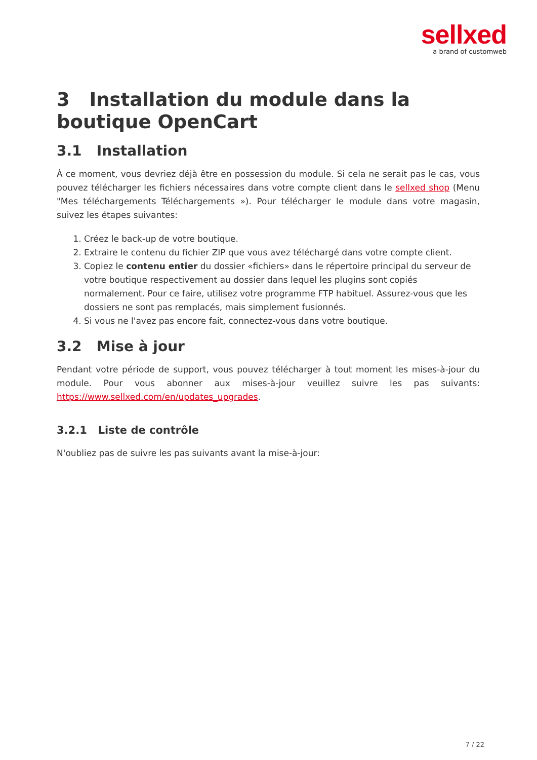sellxed
a brand of customweb
3 Installation du module dans la boutique OpenCart
3.1 Installation
À ce moment, vous devriez déjà être en possession du module. Si cela ne serait pas le cas, vous pouvez télécharger les fichiers nécessaires dans votre compte client dans le sellxed shop (Menu "Mes téléchargements Téléchargements »). Pour télécharger le module dans votre magasin, suivez les étapes suivantes:
1. Créez le back-up de votre boutique.
2. Extraire le contenu du fichier ZIP que vous avez téléchargé dans votre compte client.
3. Copiez le contenu entier du dossier «fichiers» dans le répertoire principal du serveur de votre boutique respectivement au dossier dans lequel les plugins sont copiés normalement. Pour ce faire, utilisez votre programme FTP habituel. Assurez-vous que les dossiers ne sont pas remplacés, mais simplement fusionnés.
4. Si vous ne l'avez pas encore fait, connectez-vous dans votre boutique.
3.2 Mise à jour
Pendant votre période de support, vous pouvez télécharger à tout moment les mises-à-jour du module. Pour vous abonner aux mises-à-jour veuillez suivre les pas suivants: https://www.sellxed.com/en/updates_upgrades.
3.2.1 Liste de contrôle
N'oubliez pas de suivre les pas suivants avant la mise-à-jour:
7 / 22